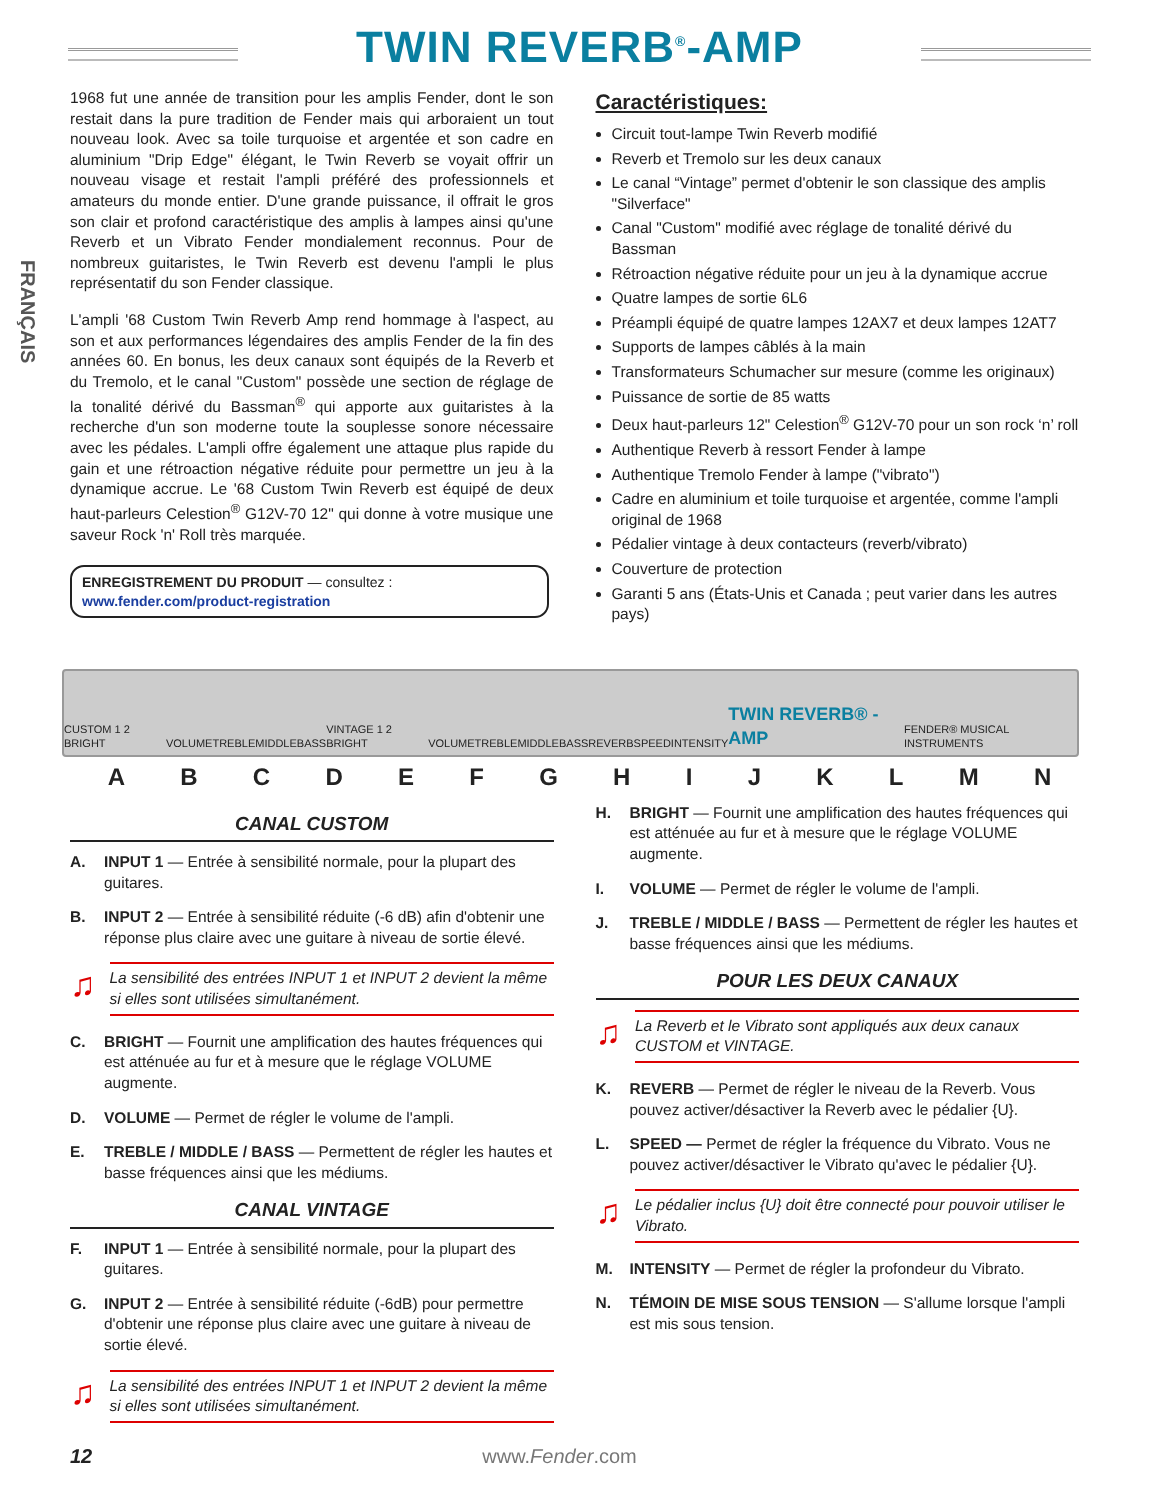TWIN REVERB<sup>®</sup>-AMP
FRANÇAIS
1968 fut une année de transition pour les amplis Fender, dont le son restait dans la pure tradition de Fender mais qui arboraient un tout nouveau look. Avec sa toile turquoise et argentée et son cadre en aluminium "Drip Edge" élégant, le Twin Reverb se voyait offrir un nouveau visage et restait l'ampli préféré des professionnels et amateurs du monde entier. D'une grande puissance, il offrait le gros son clair et profond caractéristique des amplis à lampes ainsi qu'une Reverb et un Vibrato Fender mondialement reconnus. Pour de nombreux guitaristes, le Twin Reverb est devenu l'ampli le plus représentatif du son Fender classique.
L'ampli '68 Custom Twin Reverb Amp rend hommage à l'aspect, au son et aux performances légendaires des amplis Fender de la fin des années 60. En bonus, les deux canaux sont équipés de la Reverb et du Tremolo, et le canal "Custom" possède une section de réglage de la tonalité dérivé du Bassman<sup>®</sup> qui apporte aux guitaristes à la recherche d'un son moderne toute la souplesse sonore nécessaire avec les pédales. L'ampli offre également une attaque plus rapide du gain et une rétroaction négative réduite pour permettre un jeu à la dynamique accrue. Le '68 Custom Twin Reverb est équipé de deux haut-parleurs Celestion<sup>®</sup> G12V-70 12" qui donne à votre musique une saveur Rock 'n' Roll très marquée.
ENREGISTREMENT DU PRODUIT — consultez : www.fender.com/product-registration
Caractéristiques:
Circuit tout-lampe Twin Reverb modifié
Reverb et Tremolo sur les deux canaux
Le canal “Vintage” permet d'obtenir le son classique des amplis "Silverface"
Canal "Custom" modifié avec réglage de tonalité dérivé du Bassman
Rétroaction négative réduite pour un jeu à la dynamique accrue
Quatre lampes de sortie 6L6
Préampli équipé de quatre lampes 12AX7 et deux lampes 12AT7
Supports de lampes câblés à la main
Transformateurs Schumacher sur mesure (comme les originaux)
Puissance de sortie de 85 watts
Deux haut-parleurs 12" Celestion<sup>®</sup> G12V-70 pour un son rock ‘n’ roll
Authentique Reverb à ressort Fender à lampe
Authentique Tremolo Fender à lampe ("vibrato")
Cadre en aluminium et toile turquoise et argentée, comme l'ampli original de 1968
Pédalier vintage à deux contacteurs (reverb/vibrato)
Couverture de protection
Garanti 5 ans (États-Unis et Canada ; peut varier dans les autres pays)
CUSTOM 1 2 BRIGHT VOLUME TREBLE MIDDLE BASS VINTAGE 1 2 BRIGHT VOLUME TREBLE MIDDLE BASS REVERB SPEED INTENSITY TWIN REVERB® -AMP FENDER® MUSICAL INSTRUMENTS
ABCDEFGHIJKLMN
CANAL CUSTOM
A. INPUT 1 — Entrée à sensibilité normale, pour la plupart des guitares.
B. INPUT 2 — Entrée à sensibilité réduite (-6 dB) afin d'obtenir une réponse plus claire avec une guitare à niveau de sortie élevé.
♫
La sensibilité des entrées INPUT 1 et INPUT 2 devient la même si elles sont utilisées simultanément.
C. BRIGHT — Fournit une amplification des hautes fréquences qui est atténuée au fur et à mesure que le réglage VOLUME augmente.
D. VOLUME — Permet de régler le volume de l'ampli.
E. TREBLE / MIDDLE / BASS — Permettent de régler les hautes et basse fréquences ainsi que les médiums.
CANAL VINTAGE
F. INPUT 1 — Entrée à sensibilité normale, pour la plupart des guitares.
G. INPUT 2 — Entrée à sensibilité réduite (-6dB) pour permettre d'obtenir une réponse plus claire avec une guitare à niveau de sortie élevé.
♫
La sensibilité des entrées INPUT 1 et INPUT 2 devient la même si elles sont utilisées simultanément.
H. BRIGHT — Fournit une amplification des hautes fréquences qui est atténuée au fur et à mesure que le réglage VOLUME augmente.
I. VOLUME — Permet de régler le volume de l'ampli.
J. TREBLE / MIDDLE / BASS — Permettent de régler les hautes et basse fréquences ainsi que les médiums.
POUR LES DEUX CANAUX
♫
La Reverb et le Vibrato sont appliqués aux deux canaux CUSTOM et VINTAGE.
K. REVERB — Permet de régler le niveau de la Reverb. Vous pouvez activer/désactiver la Reverb avec le pédalier {U}.
L. SPEED — Permet de régler la fréquence du Vibrato. Vous ne pouvez activer/désactiver le Vibrato qu'avec le pédalier {U}.
♫
Le pédalier inclus {U} doit être connecté pour pouvoir utiliser le Vibrato.
M. INTENSITY — Permet de régler la profondeur du Vibrato.
N. TÉMOIN DE MISE SOUS TENSION — S'allume lorsque l'ampli est mis sous tension.
12 www.Fender.com